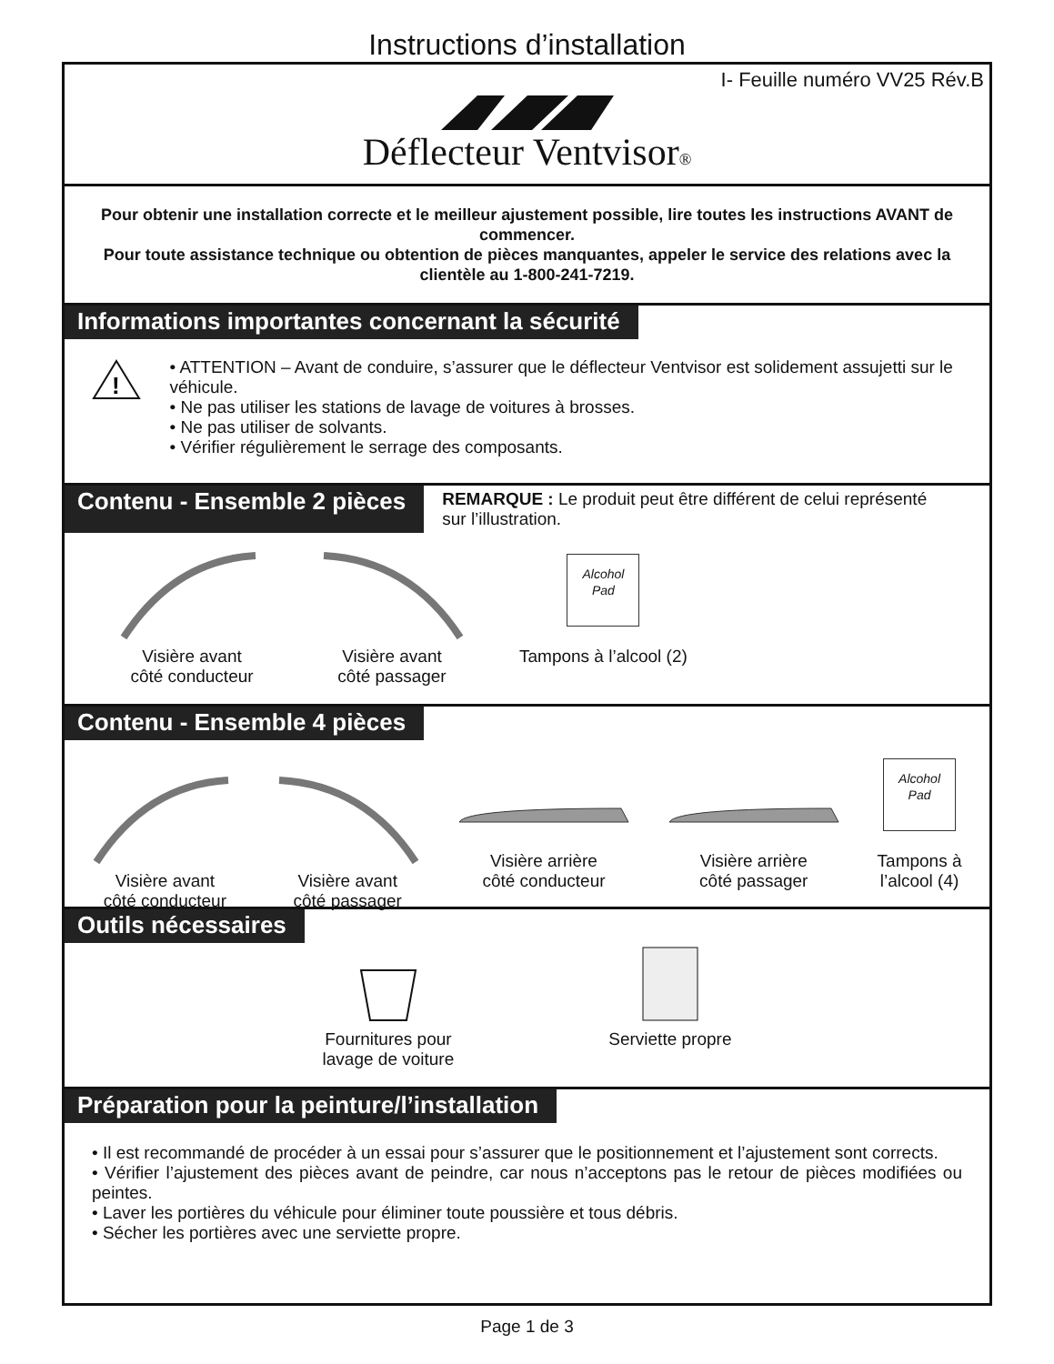Instructions d’installation
I- Feuille numéro VV25 Rév.B
Déflecteur Ventvisor®
Pour obtenir une installation correcte et le meilleur ajustement possible, lire toutes les instructions AVANT de commencer.
Pour toute assistance technique ou obtention de pièces manquantes, appeler le service des relations avec la clientèle au 1-800-241-7219.
Informations importantes concernant la sécurité
!
• ATTENTION – Avant de conduire, s’assurer que le déflecteur Ventvisor est solidement assujetti sur le véhicule.
• Ne pas utiliser les stations de lavage de voitures à brosses.
• Ne pas utiliser de solvants.
• Vérifier régulièrement le serrage des composants.
Contenu - Ensemble 2 pièces
REMARQUE : Le produit peut être différent de celui représenté sur l’illustration.
Visière avant
côté conducteur
Visière avant
côté passager
Alcohol
Pad
Tampons à l’alcool (2)
Contenu - Ensemble 4 pièces
Visière avant
côté conducteur
Visière avant
côté passager
Visière arrière
côté conducteur
Visière arrière
côté passager
Alcohol
Pad
Tampons à
l’alcool (4)
Outils nécessaires
Fournitures pour
lavage de voiture
Serviette propre
Préparation pour la peinture/l’installation
• Il est recommandé de procéder à un essai pour s’assurer que le positionnement et l’ajustement sont corrects.
• Vérifier l’ajustement des pièces avant de peindre, car nous n’acceptons pas le retour de pièces modifiées ou peintes.
• Laver les portières du véhicule pour éliminer toute poussière et tous débris.
• Sécher les portières avec une serviette propre.
Page 1 de 3